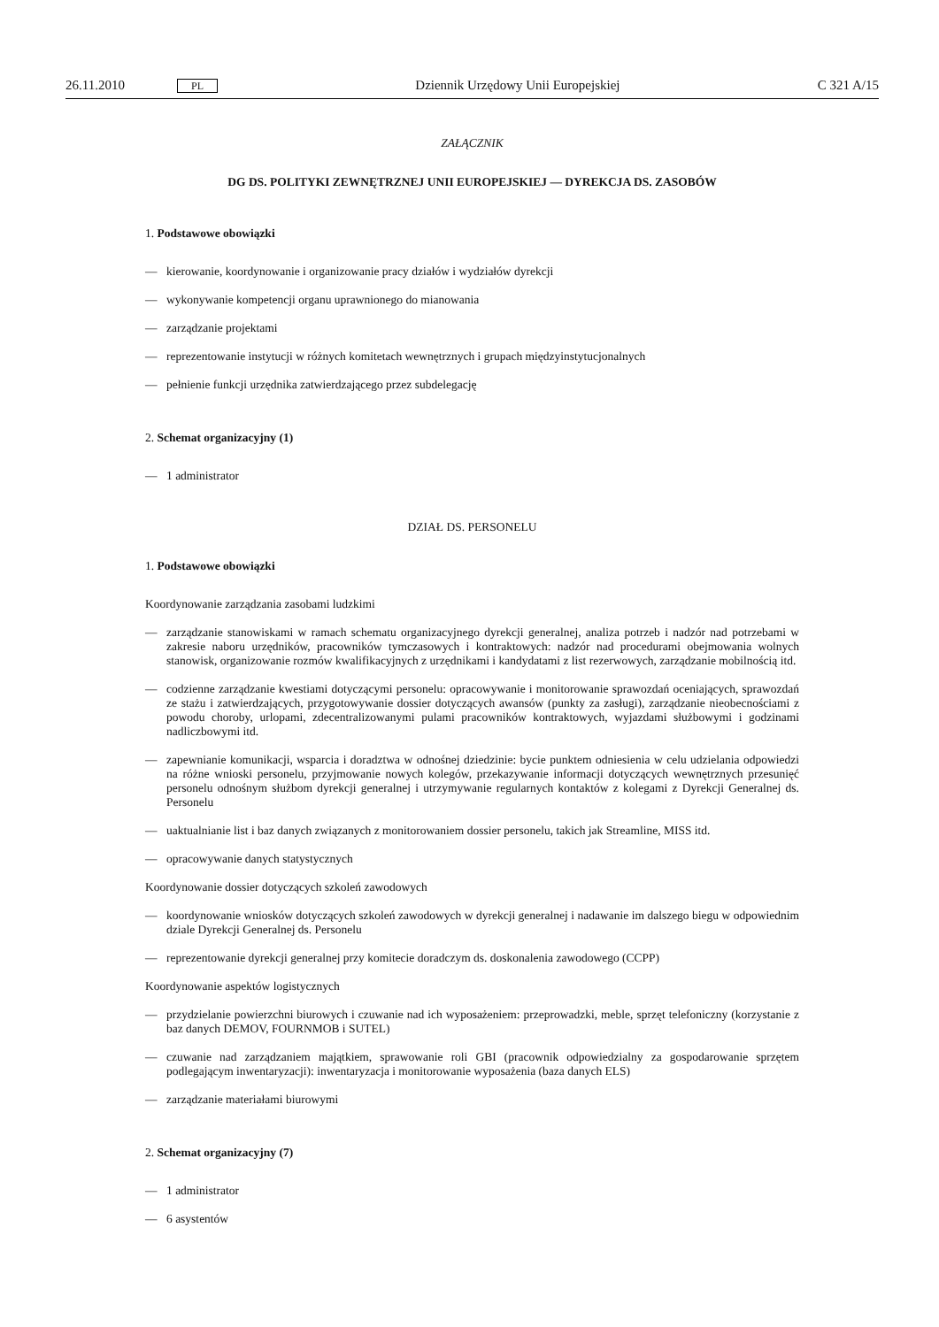26.11.2010 PL Dziennik Urzędowy Unii Europejskiej C 321 A/15
ZAŁĄCZNIK
DG DS. POLITYKI ZEWNĘTRZNEJ UNII EUROPEJSKIEJ — DYREKCJA DS. ZASOBÓW
1. Podstawowe obowiązki
— kierowanie, koordynowanie i organizowanie pracy działów i wydziałów dyrekcji
— wykonywanie kompetencji organu uprawnionego do mianowania
— zarządzanie projektami
— reprezentowanie instytucji w różnych komitetach wewnętrznych i grupach międzyinstytucjonalnych
— pełnienie funkcji urzędnika zatwierdzającego przez subdelegację
2. Schemat organizacyjny (1)
— 1 administrator
DZIAŁ DS. PERSONELU
1. Podstawowe obowiązki
Koordynowanie zarządzania zasobami ludzkimi
— zarządzanie stanowiskami w ramach schematu organizacyjnego dyrekcji generalnej, analiza potrzeb i nadzór nad potrzebami w zakresie naboru urzędników, pracowników tymczasowych i kontraktowych: nadzór nad procedurami obejmowania wolnych stanowisk, organizowanie rozmów kwalifikacyjnych z urzędnikami i kandydatami z list rezerwowych, zarządzanie mobilnością itd.
— codzienne zarządzanie kwestiami dotyczącymi personelu: opracowywanie i monitorowanie sprawozdań oceniających, sprawozdań ze stażu i zatwierdzających, przygotowywanie dossier dotyczących awansów (punkty za zasługi), zarządzanie nieobecnościami z powodu choroby, urlopami, zdecentralizowanymi pulami pracowników kontraktowych, wyjazdami służbowymi i godzinami nadliczbowymi itd.
— zapewnianie komunikacji, wsparcia i doradztwa w odnośnej dziedzinie: bycie punktem odniesienia w celu udzielania odpowiedzi na różne wnioski personelu, przyjmowanie nowych kolegów, przekazywanie informacji dotyczących wewnętrznych przesunięć personelu odnośnym służbom dyrekcji generalnej i utrzymywanie regularnych kontaktów z kolegami z Dyrekcji Generalnej ds. Personelu
— uaktualnianie list i baz danych związanych z monitorowaniem dossier personelu, takich jak Streamline, MISS itd.
— opracowywanie danych statystycznych
Koordynowanie dossier dotyczących szkoleń zawodowych
— koordynowanie wniosków dotyczących szkoleń zawodowych w dyrekcji generalnej i nadawanie im dalszego biegu w odpowiednim dziale Dyrekcji Generalnej ds. Personelu
— reprezentowanie dyrekcji generalnej przy komitecie doradczym ds. doskonalenia zawodowego (CCPP)
Koordynowanie aspektów logistycznych
— przydzielanie powierzchni biurowych i czuwanie nad ich wyposażeniem: przeprowadzki, meble, sprzęt telefoniczny (korzystanie z baz danych DEMOV, FOURNMOB i SUTEL)
— czuwanie nad zarządzaniem majątkiem, sprawowanie roli GBI (pracownik odpowiedzialny za gospodarowanie sprzętem podlegającym inwentaryzacji): inwentaryzacja i monitorowanie wyposażenia (baza danych ELS)
— zarządzanie materiałami biurowymi
2. Schemat organizacyjny (7)
— 1 administrator
— 6 asystentów